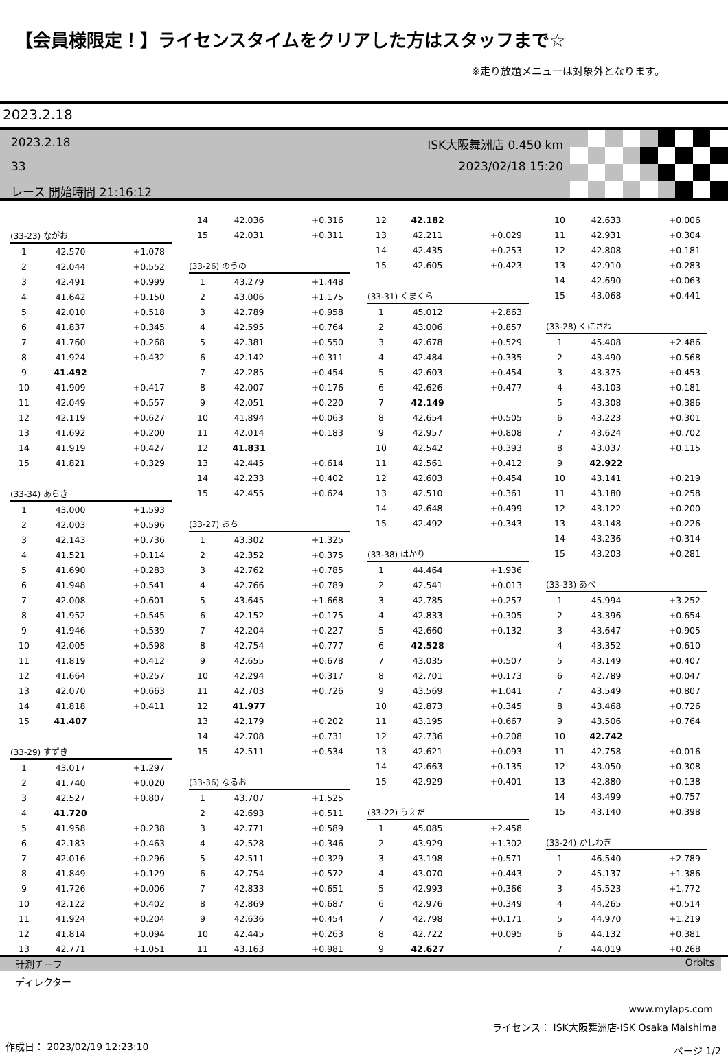【会員様限定！】ライセンスタイムをクリアした方はスタッフまで☆
※走り放題メニューは対象外となります。
2023.2.18
2023.2.18
33
レース 開始時間 21:16:12
ISK大阪舞洲店 0.450 km
2023/02/18 15:20
| (33-23) ながお | | |
| --- | --- | --- |
| 1 | 42.570 | +1.078 |
| 2 | 42.044 | +0.552 |
| 3 | 42.491 | +0.999 |
| 4 | 41.642 | +0.150 |
| 5 | 42.010 | +0.518 |
| 6 | 41.837 | +0.345 |
| 7 | 41.760 | +0.268 |
| 8 | 41.924 | +0.432 |
| 9 | 41.492 | |
| 10 | 41.909 | +0.417 |
| 11 | 42.049 | +0.557 |
| 12 | 42.119 | +0.627 |
| 13 | 41.692 | +0.200 |
| 14 | 41.919 | +0.427 |
| 15 | 41.821 | +0.329 |
| (33-34) あらき | | |
| --- | --- | --- |
| 1 | 43.000 | +1.593 |
| 2 | 42.003 | +0.596 |
| 3 | 42.143 | +0.736 |
| 4 | 41.521 | +0.114 |
| 5 | 41.690 | +0.283 |
| 6 | 41.948 | +0.541 |
| 7 | 42.008 | +0.601 |
| 8 | 41.952 | +0.545 |
| 9 | 41.946 | +0.539 |
| 10 | 42.005 | +0.598 |
| 11 | 41.819 | +0.412 |
| 12 | 41.664 | +0.257 |
| 13 | 42.070 | +0.663 |
| 14 | 41.818 | +0.411 |
| 15 | 41.407 | |
| (33-29) すずき | | |
| --- | --- | --- |
| 1 | 43.017 | +1.297 |
| 2 | 41.740 | +0.020 |
| 3 | 42.527 | +0.807 |
| 4 | 41.720 | |
| 5 | 41.958 | +0.238 |
| 6 | 42.183 | +0.463 |
| 7 | 42.016 | +0.296 |
| 8 | 41.849 | +0.129 |
| 9 | 41.726 | +0.006 |
| 10 | 42.122 | +0.402 |
| 11 | 41.924 | +0.204 |
| 12 | 41.814 | +0.094 |
| 13 | 42.771 | +1.051 |
| 14 | 42.036 | +0.316 |
| 15 | 42.031 | +0.311 |
| (33-26) のうの | | |
| --- | --- | --- |
| 1 | 43.279 | +1.448 |
| 2 | 43.006 | +1.175 |
| 3 | 42.789 | +0.958 |
| 4 | 42.595 | +0.764 |
| 5 | 42.381 | +0.550 |
| 6 | 42.142 | +0.311 |
| 7 | 42.285 | +0.454 |
| 8 | 42.007 | +0.176 |
| 9 | 42.051 | +0.220 |
| 10 | 41.894 | +0.063 |
| 11 | 42.014 | +0.183 |
| 12 | 41.831 | |
| 13 | 42.445 | +0.614 |
| 14 | 42.233 | +0.402 |
| 15 | 42.455 | +0.624 |
| (33-27) おち | | |
| --- | --- | --- |
| 1 | 43.302 | +1.325 |
| 2 | 42.352 | +0.375 |
| 3 | 42.762 | +0.785 |
| 4 | 42.766 | +0.789 |
| 5 | 43.645 | +1.668 |
| 6 | 42.152 | +0.175 |
| 7 | 42.204 | +0.227 |
| 8 | 42.754 | +0.777 |
| 9 | 42.655 | +0.678 |
| 10 | 42.294 | +0.317 |
| 11 | 42.703 | +0.726 |
| 12 | 41.977 | |
| 13 | 42.179 | +0.202 |
| 14 | 42.708 | +0.731 |
| 15 | 42.511 | +0.534 |
| (33-36) なるお | | |
| --- | --- | --- |
| 1 | 43.707 | +1.525 |
| 2 | 42.693 | +0.511 |
| 3 | 42.771 | +0.589 |
| 4 | 42.528 | +0.346 |
| 5 | 42.511 | +0.329 |
| 6 | 42.754 | +0.572 |
| 7 | 42.833 | +0.651 |
| 8 | 42.869 | +0.687 |
| 9 | 42.636 | +0.454 |
| 10 | 42.445 | +0.263 |
| 11 | 43.163 | +0.981 |
| 12 | 42.182 | |
| 13 | 42.211 | +0.029 |
| 14 | 42.435 | +0.253 |
| 15 | 42.605 | +0.423 |
| (33-31) くまくら | | |
| --- | --- | --- |
| 1 | 45.012 | +2.863 |
| 2 | 43.006 | +0.857 |
| 3 | 42.678 | +0.529 |
| 4 | 42.484 | +0.335 |
| 5 | 42.603 | +0.454 |
| 6 | 42.626 | +0.477 |
| 7 | 42.149 | |
| 8 | 42.654 | +0.505 |
| 9 | 42.957 | +0.808 |
| 10 | 42.542 | +0.393 |
| 11 | 42.561 | +0.412 |
| 12 | 42.603 | +0.454 |
| 13 | 42.510 | +0.361 |
| 14 | 42.648 | +0.499 |
| 15 | 42.492 | +0.343 |
| (33-38) はかり | | |
| --- | --- | --- |
| 1 | 44.464 | +1.936 |
| 2 | 42.541 | +0.013 |
| 3 | 42.785 | +0.257 |
| 4 | 42.833 | +0.305 |
| 5 | 42.660 | +0.132 |
| 6 | 42.528 | |
| 7 | 43.035 | +0.507 |
| 8 | 42.701 | +0.173 |
| 9 | 43.569 | +1.041 |
| 10 | 42.873 | +0.345 |
| 11 | 43.195 | +0.667 |
| 12 | 42.736 | +0.208 |
| 13 | 42.621 | +0.093 |
| 14 | 42.663 | +0.135 |
| 15 | 42.929 | +0.401 |
| (33-22) うえだ | | |
| --- | --- | --- |
| 1 | 45.085 | +2.458 |
| 2 | 43.929 | +1.302 |
| 3 | 43.198 | +0.571 |
| 4 | 43.070 | +0.443 |
| 5 | 42.993 | +0.366 |
| 6 | 42.976 | +0.349 |
| 7 | 42.798 | +0.171 |
| 8 | 42.722 | +0.095 |
| 9 | 42.627 | |
| 10 | 42.633 | +0.006 |
| 11 | 42.931 | +0.304 |
| 12 | 42.808 | +0.181 |
| 13 | 42.910 | +0.283 |
| 14 | 42.690 | +0.063 |
| 15 | 43.068 | +0.441 |
| (33-28) くにさわ | | |
| --- | --- | --- |
| 1 | 45.408 | +2.486 |
| 2 | 43.490 | +0.568 |
| 3 | 43.375 | +0.453 |
| 4 | 43.103 | +0.181 |
| 5 | 43.308 | +0.386 |
| 6 | 43.223 | +0.301 |
| 7 | 43.624 | +0.702 |
| 8 | 43.037 | +0.115 |
| 9 | 42.922 | |
| 10 | 43.141 | +0.219 |
| 11 | 43.180 | +0.258 |
| 12 | 43.122 | +0.200 |
| 13 | 43.148 | +0.226 |
| 14 | 43.236 | +0.314 |
| 15 | 43.203 | +0.281 |
| (33-33) あべ | | |
| --- | --- | --- |
| 1 | 45.994 | +3.252 |
| 2 | 43.396 | +0.654 |
| 3 | 43.647 | +0.905 |
| 4 | 43.352 | +0.610 |
| 5 | 43.149 | +0.407 |
| 6 | 42.789 | +0.047 |
| 7 | 43.549 | +0.807 |
| 8 | 43.468 | +0.726 |
| 9 | 43.506 | +0.764 |
| 10 | 42.742 | |
| 11 | 42.758 | +0.016 |
| 12 | 43.050 | +0.308 |
| 13 | 42.880 | +0.138 |
| 14 | 43.499 | +0.757 |
| 15 | 43.140 | +0.398 |
| (33-24) かしわぎ | | |
| --- | --- | --- |
| 1 | 46.540 | +2.789 |
| 2 | 45.137 | +1.386 |
| 3 | 45.523 | +1.772 |
| 4 | 44.265 | +0.514 |
| 5 | 44.970 | +1.219 |
| 6 | 44.132 | +0.381 |
| 7 | 44.019 | +0.268 |
計測チーフ Orbits
ディレクター
www.mylaps.com
ライセンス： ISK大阪舞洲店-ISK Osaka Maishima
作成日： 2023/02/19 12:23:10 ページ 1/2